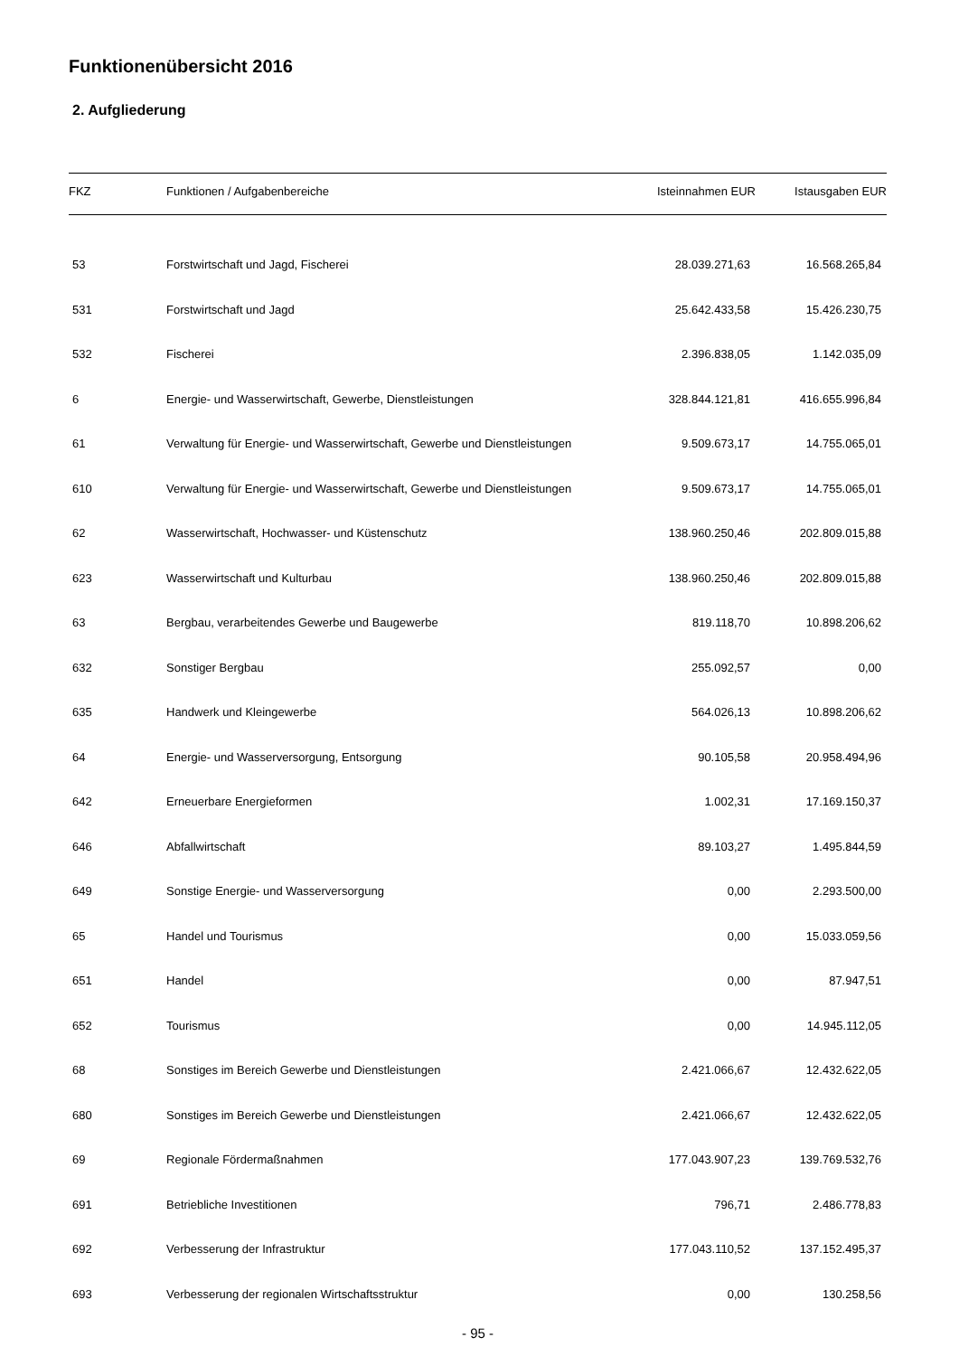Funktionenübersicht 2016
2. Aufgliederung
| FKZ | Funktionen / Aufgabenbereiche | Isteinnahmen EUR | Istausgaben EUR |
| --- | --- | --- | --- |
| 53 | Forstwirtschaft und Jagd, Fischerei | 28.039.271,63 | 16.568.265,84 |
| 531 | Forstwirtschaft und Jagd | 25.642.433,58 | 15.426.230,75 |
| 532 | Fischerei | 2.396.838,05 | 1.142.035,09 |
| 6 | Energie- und Wasserwirtschaft, Gewerbe, Dienstleistungen | 328.844.121,81 | 416.655.996,84 |
| 61 | Verwaltung für Energie- und Wasserwirtschaft, Gewerbe und Dienstleistungen | 9.509.673,17 | 14.755.065,01 |
| 610 | Verwaltung für Energie- und Wasserwirtschaft, Gewerbe und Dienstleistungen | 9.509.673,17 | 14.755.065,01 |
| 62 | Wasserwirtschaft, Hochwasser- und Küstenschutz | 138.960.250,46 | 202.809.015,88 |
| 623 | Wasserwirtschaft und Kulturbau | 138.960.250,46 | 202.809.015,88 |
| 63 | Bergbau, verarbeitendes Gewerbe und Baugewerbe | 819.118,70 | 10.898.206,62 |
| 632 | Sonstiger Bergbau | 255.092,57 | 0,00 |
| 635 | Handwerk und Kleingewerbe | 564.026,13 | 10.898.206,62 |
| 64 | Energie- und Wasserversorgung, Entsorgung | 90.105,58 | 20.958.494,96 |
| 642 | Erneuerbare Energieformen | 1.002,31 | 17.169.150,37 |
| 646 | Abfallwirtschaft | 89.103,27 | 1.495.844,59 |
| 649 | Sonstige Energie- und Wasserversorgung | 0,00 | 2.293.500,00 |
| 65 | Handel und Tourismus | 0,00 | 15.033.059,56 |
| 651 | Handel | 0,00 | 87.947,51 |
| 652 | Tourismus | 0,00 | 14.945.112,05 |
| 68 | Sonstiges im Bereich Gewerbe und Dienstleistungen | 2.421.066,67 | 12.432.622,05 |
| 680 | Sonstiges im Bereich Gewerbe und Dienstleistungen | 2.421.066,67 | 12.432.622,05 |
| 69 | Regionale Fördermaßnahmen | 177.043.907,23 | 139.769.532,76 |
| 691 | Betriebliche Investitionen | 796,71 | 2.486.778,83 |
| 692 | Verbesserung der Infrastruktur | 177.043.110,52 | 137.152.495,37 |
| 693 | Verbesserung der regionalen Wirtschaftsstruktur | 0,00 | 130.258,56 |
- 95 -